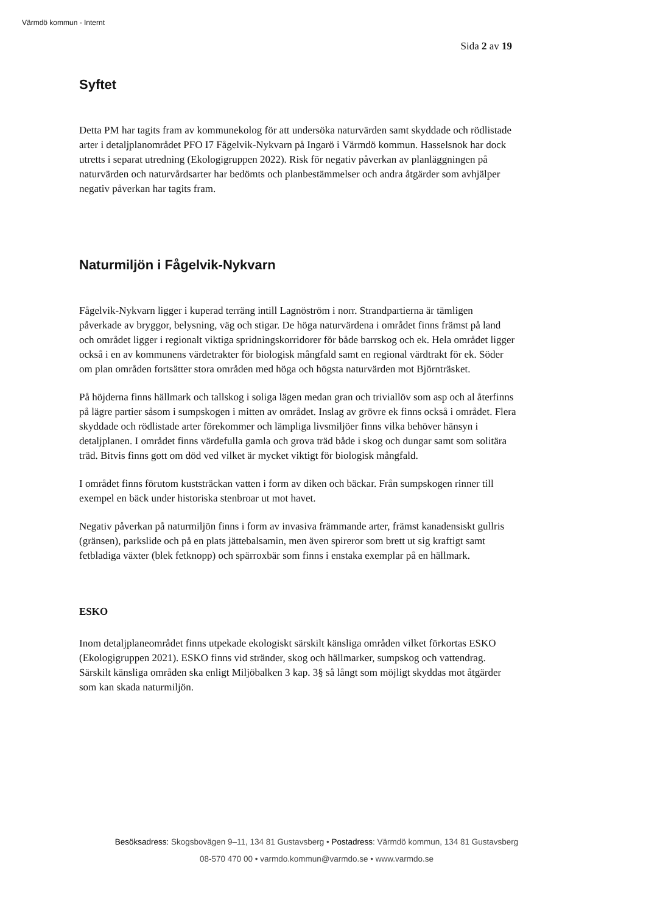Värmdö kommun - Internt
Sida 2 av 19
Syftet
Detta PM har tagits fram av kommunekolog för att undersöka naturvärden samt skyddade och rödlistade arter i detaljplanområdet PFO I7 Fågelvik-Nykvarn på Ingarö i Värmdö kommun. Hasselsnok har dock utretts i separat utredning (Ekologigruppen 2022). Risk för negativ påverkan av planläggningen på naturvärden och naturvårdsarter har bedömts och planbestämmelser och andra åtgärder som avhjälper negativ påverkan har tagits fram.
Naturmiljön i Fågelvik-Nykvarn
Fågelvik-Nykvarn ligger i kuperad terräng intill Lagnöström i norr. Strandpartierna är tämligen påverkade av bryggor, belysning, väg och stigar. De höga naturvärdena i området finns främst på land och området ligger i regionalt viktiga spridningskorridorer för både barrskog och ek. Hela området ligger också i en av kommunens värdetrakter för biologisk mångfald samt en regional värdtrakt för ek. Söder om plan områden fortsätter stora områden med höga och högsta naturvärden mot Björnträsket.
På höjderna finns hällmark och tallskog i soliga lägen medan gran och triviallöv som asp och al återfinns på lägre partier såsom i sumpskogen i mitten av området. Inslag av grövre ek finns också i området. Flera skyddade och rödlistade arter förekommer och lämpliga livsmiljöer finns vilka behöver hänsyn i detaljplanen. I området finns värdefulla gamla och grova träd både i skog och dungar samt som solitära träd. Bitvis finns gott om död ved vilket är mycket viktigt för biologisk mångfald.
I området finns förutom kuststräckan vatten i form av diken och bäckar. Från sumpskogen rinner till exempel en bäck under historiska stenbroar ut mot havet.
Negativ påverkan på naturmiljön finns i form av invasiva främmande arter, främst kanadensiskt gullris (gränsen), parkslide och på en plats jättebalsamin, men även spireror som brett ut sig kraftigt samt fetbladiga växter (blek fetknopp) och spärroxbär som finns i enstaka exemplar på en hällmark.
ESKO
Inom detaljplaneområdet finns utpekade ekologiskt särskilt känsliga områden vilket förkortas ESKO (Ekologigruppen 2021). ESKO finns vid stränder, skog och hällmarker, sumpskog och vattendrag. Särskilt känsliga områden ska enligt Miljöbalken 3 kap. 3§ så långt som möjligt skyddas mot åtgärder som kan skada naturmiljön.
Besöksadress: Skogsbovägen 9–11, 134 81 Gustavsberg • Postadress: Värmdö kommun, 134 81 Gustavsberg
08-570 470 00 • varmdo.kommun@varmdo.se • www.varmdo.se